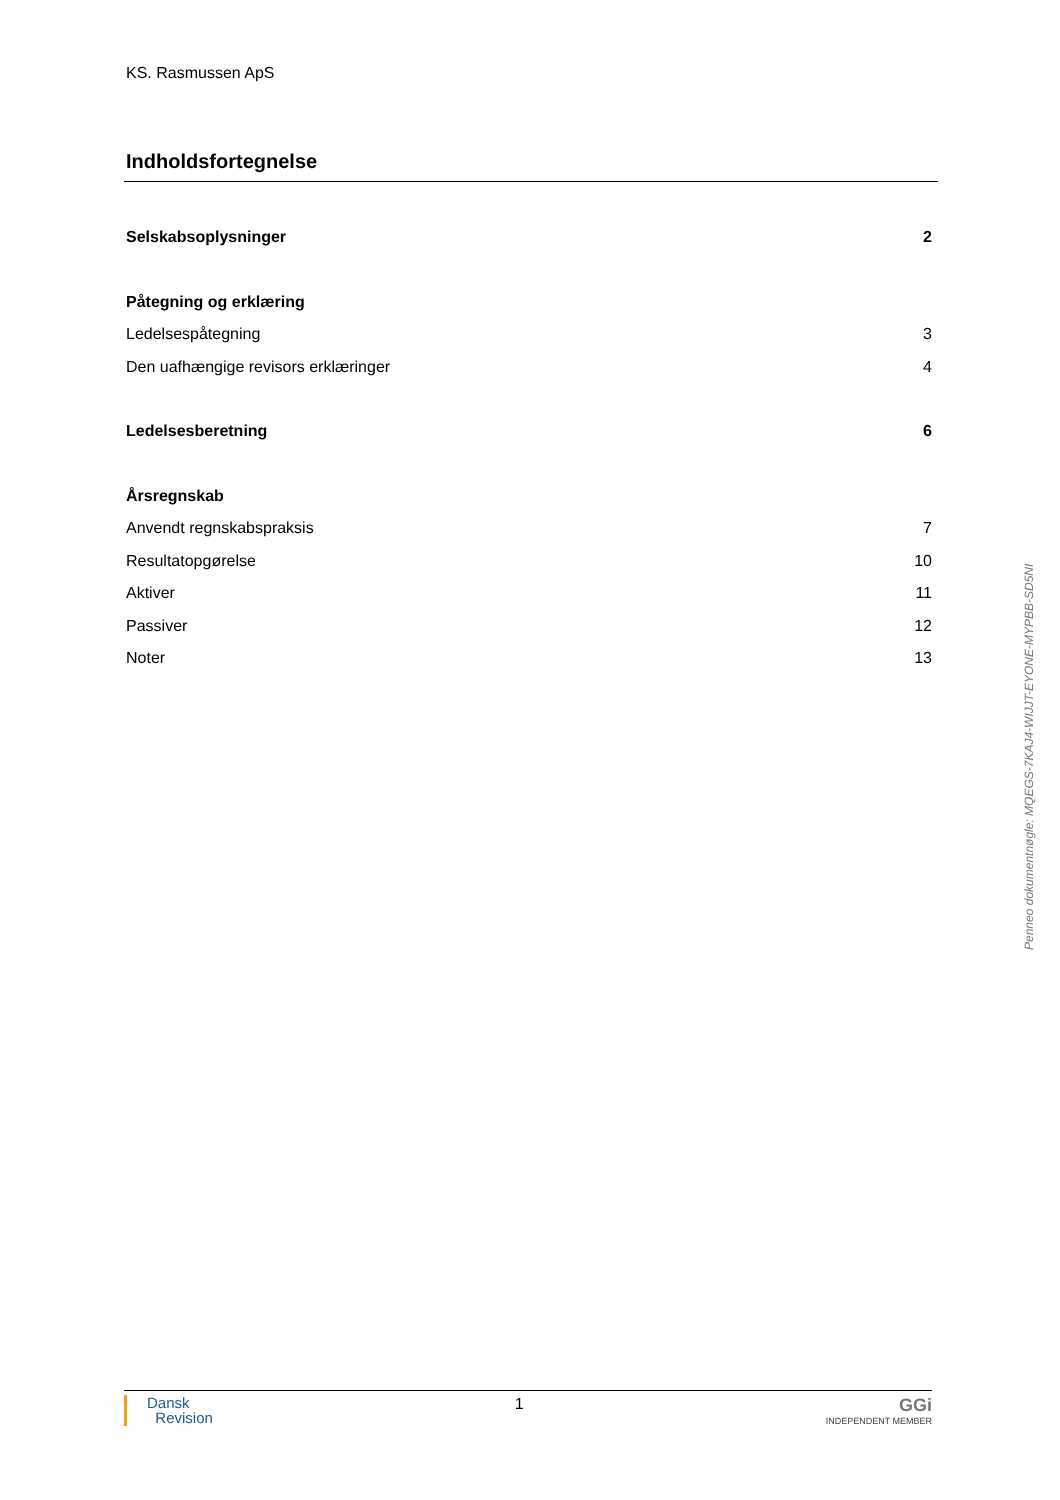KS. Rasmussen ApS
Indholdsfortegnelse
Selskabsoplysninger 2
Påtegning og erklæring
Ledelsespåtegning 3
Den uafhængige revisors erklæringer 4
Ledelsesberetning 6
Årsregnskab
Anvendt regnskabspraksis 7
Resultatopgørelse 10
Aktiver 11
Passiver 12
Noter 13
Penneo dokumentnøgle: MQEGS-7KAJ4-WIJJT-EYONE-MYPBB-SD5NI
Dansk
Revision
1 GGi
INDEPENDENT MEMBER